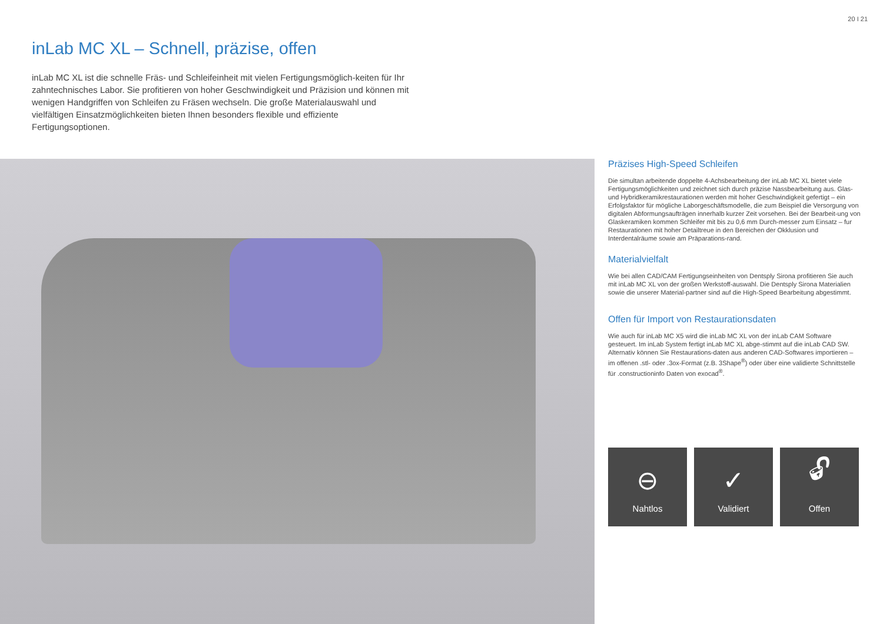20 I 21
inLab MC XL – Schnell, präzise, offen
inLab MC XL ist die schnelle Fräs- und Schleifeinheit mit vielen Fertigungsmöglich-keiten für Ihr zahntechnisches Labor. Sie profitieren von hoher Geschwindigkeit und Präzision und können mit wenigen Handgriffen von Schleifen zu Fräsen wechseln. Die große Materialauswahl und vielfältigen Einsatzmöglichkeiten bieten Ihnen besonders flexible und effiziente Fertigungsoptionen.
Präzises High-Speed Schleifen
Die simultan arbeitende doppelte 4-Achsbearbeitung der inLab MC XL bietet viele Fertigungsmöglichkeiten und zeichnet sich durch präzise Nassbearbeitung aus. Glas- und Hybridkeramikrestaurationen werden mit hoher Geschwindigkeit gefertigt – ein Erfolgsfaktor für mögliche Laborgeschäftsmodelle, die zum Beispiel die Versorgung von digitalen Abformungsaufträgen innerhalb kurzer Zeit vorsehen. Bei der Bearbeit-ung von Glaskeramiken kommen Schleifer mit bis zu 0,6 mm Durch-messer zum Einsatz – fur Restaurationen mit hoher Detailtreue in den Bereichen der Okklusion und Interdentalräume sowie am Präparations-rand.
Materialvielfalt
Wie bei allen CAD/CAM Fertigungseinheiten von Dentsply Sirona profitieren Sie auch mit inLab MC XL von der großen Werkstoff-auswahl. Die Dentsply Sirona Materialien sowie die unserer Material-partner sind auf die High-Speed Bearbeitung abgestimmt.
Offen für Import von Restaurationsdaten
Wie auch für inLab MC X5 wird die inLab MC XL von der inLab CAM Software gesteuert. Im inLab System fertigt inLab MC XL abge-stimmt auf die inLab CAD SW. Alternativ können Sie Restaurations-daten aus anderen CAD-Softwares importieren – im offenen .stl- oder .3ox-Format (z.B. 3Shape<sup>®</sup>) oder über eine validierte Schnittstelle für .constructioninfo Daten von exocad<sup>®</sup>.
⊖
Nahtlos
✓
Validiert
🔓︎
Offen